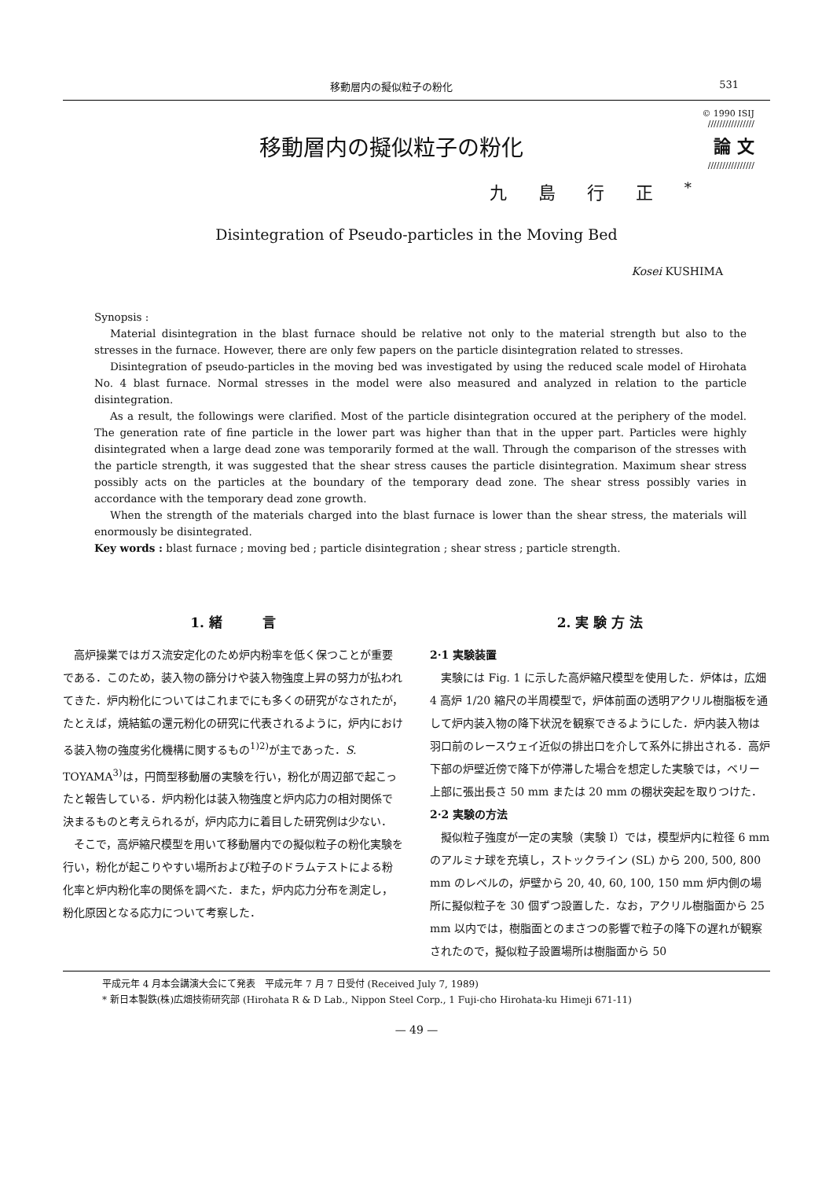移動層内の擬似粒子の粉化 531
移動層内の擬似粒子の粉化
© 1990 ISIJ
////////////////
論 文
////////////////
九島行正<sup>*</sup>
Disintegration of Pseudo-particles in the Moving Bed
Kosei KUSHIMA
Synopsis :
Material disintegration in the blast furnace should be relative not only to the material strength but also to the stresses in the furnace. However, there are only few papers on the particle disintegration related to stresses.
Disintegration of pseudo-particles in the moving bed was investigated by using the reduced scale model of Hirohata No. 4 blast furnace. Normal stresses in the model were also measured and analyzed in relation to the particle disintegration.
As a result, the followings were clarified. Most of the particle disintegration occured at the periphery of the model. The generation rate of fine particle in the lower part was higher than that in the upper part. Particles were highly disintegrated when a large dead zone was temporarily formed at the wall. Through the comparison of the stresses with the particle strength, it was suggested that the shear stress causes the particle disintegration. Maximum shear stress possibly acts on the particles at the boundary of the temporary dead zone. The shear stress possibly varies in accordance with the temporary dead zone growth.
When the strength of the materials charged into the blast furnace is lower than the shear stress, the materials will enormously be disintegrated.
Key words : blast furnace ; moving bed ; particle disintegration ; shear stress ; particle strength.
1. 緒　　　言
高炉操業ではガス流安定化のため炉内粉率を低く保つことが重要である．このため，装入物の篩分けや装入物強度上昇の努力が払われてきた．炉内粉化についてはこれまでにも多くの研究がなされたが，たとえば，焼結鉱の還元粉化の研究に代表されるように，炉内における装入物の強度劣化機構に関するもの<sup>1)2)</sup>が主であった．S. TOYAMA<sup>3)</sup>は，円筒型移動層の実験を行い，粉化が周辺部で起こったと報告している．炉内粉化は装入物強度と炉内応力の相対関係で決まるものと考えられるが，炉内応力に着目した研究例は少ない．
そこで，高炉縮尺模型を用いて移動層内での擬似粒子の粉化実験を行い，粉化が起こりやすい場所および粒子のドラムテストによる粉化率と炉内粉化率の関係を調べた．また，炉内応力分布を測定し，粉化原因となる応力について考察した．
2. 実 験 方 法
2·1 実験装置
実験には Fig. 1 に示した高炉縮尺模型を使用した．炉体は，広畑 4 高炉 1/20 縮尺の半周模型で，炉体前面の透明アクリル樹脂板を通して炉内装入物の降下状況を観察できるようにした．炉内装入物は羽口前のレースウェイ近似の排出口を介して系外に排出される．高炉下部の炉壁近傍で降下が停滞した場合を想定した実験では，ベリー上部に張出長さ 50 mm または 20 mm の棚状突起を取りつけた．
2·2 実験の方法
擬似粒子強度が一定の実験（実験 I）では，模型炉内に粒径 6 mm のアルミナ球を充填し，ストックライン (SL) から 200, 500, 800 mm のレベルの，炉壁から 20, 40, 60, 100, 150 mm 炉内側の場所に擬似粒子を 30 個ずつ設置した．なお，アクリル樹脂面から 25 mm 以内では，樹脂面とのまさつの影響で粒子の降下の遅れが観察されたので，擬似粒子設置場所は樹脂面から 50
平成元年 4 月本会講演大会にて発表　平成元年 7 月 7 日受付 (Received July 7, 1989)
* 新日本製鉄(株)広畑技術研究部 (Hirohata R & D Lab., Nippon Steel Corp., 1 Fuji-cho Hirohata-ku Himeji 671-11)
— 49 —